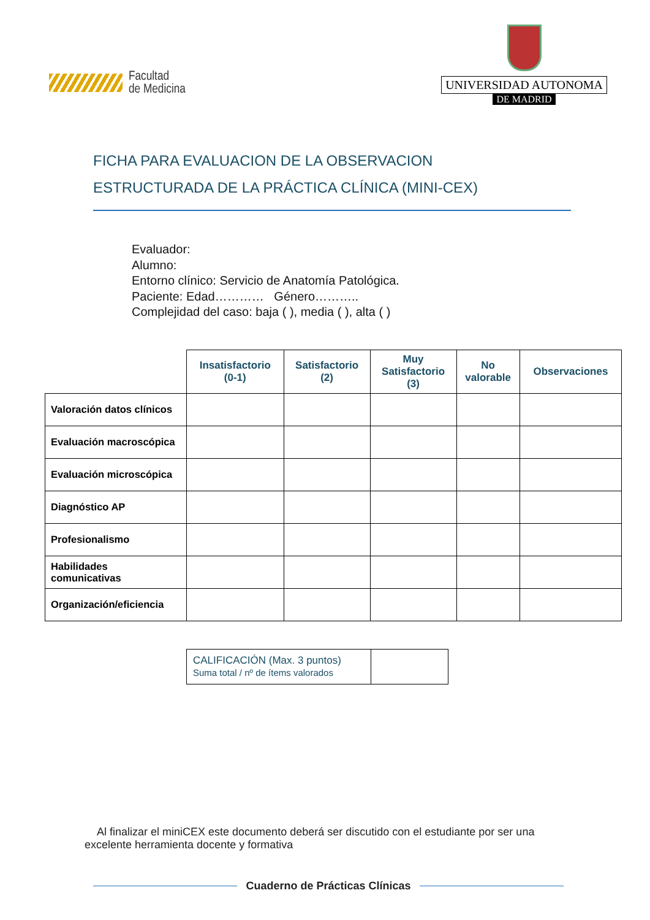Facultad
de Medicina
UNIVERSIDAD AUTONOMA
DE MADRID
FICHA PARA EVALUACION DE LA OBSERVACION
ESTRUCTURADA DE LA PRÁCTICA CLÍNICA (MINI-CEX)
Evaluador:
Alumno:
Entorno clínico: Servicio de Anatomía Patológica.
Paciente: Edad………… Género………..
Complejidad del caso: baja ( ), media ( ), alta ( )
| | Insatisfactorio (0-1) | Satisfactorio (2) | Muy Satisfactorio (3) | No valorable | Observaciones |
| --- | --- | --- | --- | --- | --- |
| Valoración datos clínicos | | | | | |
| Evaluación macroscópica | | | | | |
| Evaluación microscópica | | | | | |
| Diagnóstico AP | | | | | |
| Profesionalismo | | | | | |
| Habilidades comunicativas | | | | | |
| Organización/eficiencia | | | | | |
| CALIFICACIÓN (Max. 3 puntos) Suma total / nº de ítems valorados | |
Al finalizar el miniCEX este documento deberá ser discutido con el estudiante por ser una excelente herramienta docente y formativa
Cuaderno de Prácticas Clínicas